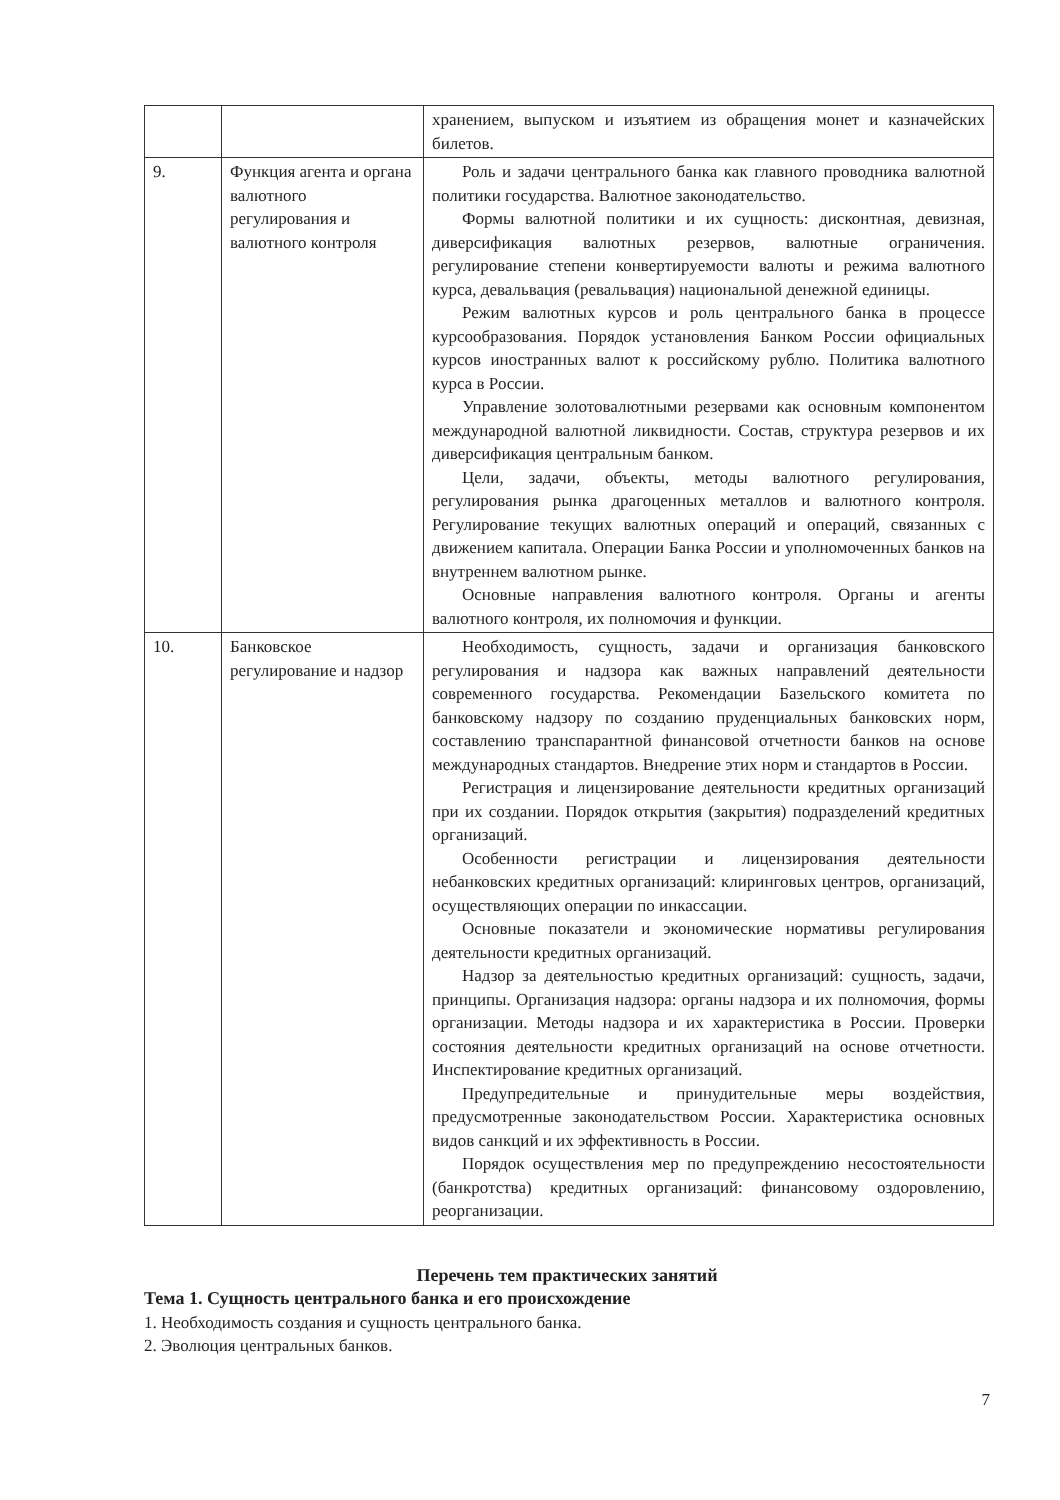| | | хранением, выпуском и изъятием из обращения монет и казначейских билетов. |
| 9. | Функция агента и органа валютного регулирования и валютного контроля | Роль и задачи центрального банка как главного проводника валютной политики государства. Валютное законодательство. Формы валютной политики и их сущность: дисконтная, девизная, диверсификация валютных резервов, валютные ограничения. регулирование степени конвертируемости валюты и режима валютного курса, девальвация (ревальвация) национальной денежной единицы. Режим валютных курсов и роль центрального банка в процессе курсообразования. Порядок установления Банком России официальных курсов иностранных валют к российскому рублю. Политика валютного курса в России. Управление золотовалютными резервами как основным компонентом международной валютной ликвидности. Состав, структура резервов и их диверсификация центральным банком. Цели, задачи, объекты, методы валютного регулирования, регулирования рынка драгоценных металлов и валютного контроля. Регулирование текущих валютных операций и операций, связанных с движением капитала. Операции Банка России и уполномоченных банков на внутреннем валютном рынке. Основные направления валютного контроля. Органы и агенты валютного контроля, их полномочия и функции. |
| 10. | Банковское регулирование и надзор | Необходимость, сущность, задачи и организация банковского регулирования и надзора как важных направлений деятельности современного государства. Рекомендации Базельского комитета по банковскому надзору по созданию пруденциальных банковских норм, составлению транспарантной финансовой отчетности банков на основе международных стандартов. Внедрение этих норм и стандартов в России. Регистрация и лицензирование деятельности кредитных организаций при их создании. Порядок открытия (закрытия) подразделений кредитных организаций. Особенности регистрации и лицензирования деятельности небанковских кредитных организаций: клиринговых центров, организаций, осуществляющих операции по инкассации. Основные показатели и экономические нормативы регулирования деятельности кредитных организаций. Надзор за деятельностью кредитных организаций: сущность, задачи, принципы. Организация надзора: органы надзора и их полномочия, формы организации. Методы надзора и их характеристика в России. Проверки состояния деятельности кредитных организаций на основе отчетности. Инспектирование кредитных организаций. Предупредительные и принудительные меры воздействия, предусмотренные законодательством России. Характеристика основных видов санкций и их эффективность в России. Порядок осуществления мер по предупреждению несостоятельности (банкротства) кредитных организаций: финансовому оздоровлению, реорганизации. |
Перечень тем практических занятий
Тема 1. Сущность центрального банка и его происхождение
1. Необходимость создания и сущность центрального банка.
2. Эволюция центральных банков.
7